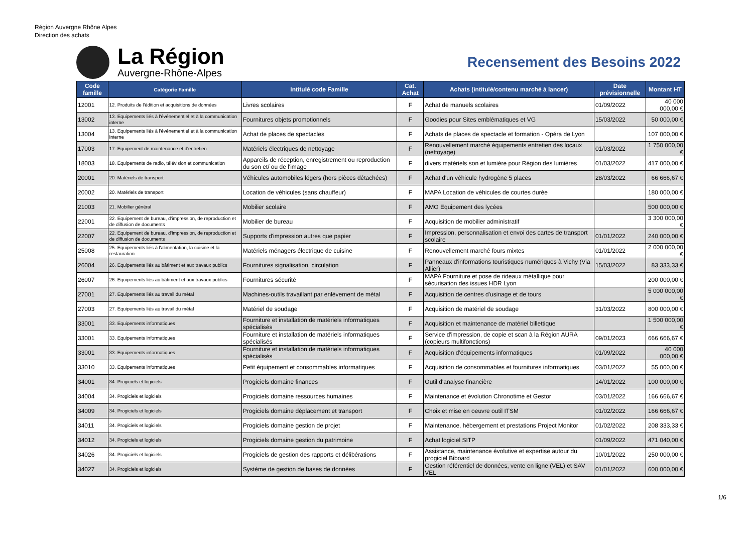Région Auvergne Rhône Alpes
Direction des achats
La Région
Auvergne-Rhône-Alpes
Recensement des Besoins 2022
| Code famille | Catégorie Famille | Intitulé code Famille | Cat. Achat | Achats (intitulé/contenu marché à lancer) | Date prévisionnelle | Montant HT |
| --- | --- | --- | --- | --- | --- | --- |
| 12001 | 12. Produits de l'édition et acquisitions de données | Livres scolaires | F | Achat de manuels scolaires | 01/09/2022 | 40 000 000,00 € |
| 13002 | 13. Equipements liés à l'événementiel et à la communication interne | Fournitures objets promotionnels | F | Goodies pour Sites emblématiques et VG | 15/03/2022 | 50 000,00 € |
| 13004 | 13. Equipements liés à l'événementiel et à la communication interne | Achat de places de spectacles | F | Achats de places de spectacle et formation - Opéra de Lyon | | 107 000,00 € |
| 17003 | 17. Equipement de maintenance et d'entretien | Matériels électriques de nettoyage | F | Renouvellement marché équipements entretien des locaux (nettoyage) | 01/03/2022 | 1 750 000,00 € |
| 18003 | 18. Equipements de radio, télévision et communication | Appareils de réception, enregistrement ou reproduction du son et/ ou de l'image | F | divers matériels son et lumière pour Région des lumières | 01/03/2022 | 417 000,00 € |
| 20001 | 20. Matériels de transport | Véhicules automobiles légers (hors pièces détachées) | F | Achat d'un véhicule hydrogène 5 places | 28/03/2022 | 66 666,67 € |
| 20002 | 20. Matériels de transport | Location de véhicules (sans chauffeur) | F | MAPA Location de véhicules de courtes durée | | 180 000,00 € |
| 21003 | 21. Mobilier général | Mobilier scolaire | F | AMO Equipement des lycées | | 500 000,00 € |
| 22001 | 22. Equipement de bureau, d'impression, de reproduction et de diffusion de documents | Mobilier de bureau | F | Acquisition de mobilier administratif | | 3 300 000,00 € |
| 22007 | 22. Equipement de bureau, d'impression, de reproduction et de diffusion de documents | Supports d'impression autres que papier | F | Impression, personnalisation et envoi des cartes de transport scolaire | 01/01/2022 | 240 000,00 € |
| 25008 | 25. Equipements liés à l'alimentation, la cuisine et la restauration | Matériels ménagers électrique de cuisine | F | Renouvellement marché fours mixtes | 01/01/2022 | 2 000 000,00 € |
| 26004 | 26. Equipements liés au bâtiment et aux travaux publics | Fournitures signalisation, circulation | F | Panneaux d'informations touristiques numériques à Vichy (Via Allier) | 15/03/2022 | 83 333,33 € |
| 26007 | 26. Equipements liés au bâtiment et aux travaux publics | Fournitures sécurité | F | MAPA Fourniture et pose de rideaux métallique pour sécurisation des issues HDR Lyon | | 200 000,00 € |
| 27001 | 27. Equipements liés au travail du métal | Machines-outils travaillant par enlèvement de métal | F | Acquisition de centres d'usinage et de tours | | 5 000 000,00 € |
| 27003 | 27. Equipements liés au travail du métal | Matériel de soudage | F | Acquisition de matériel de soudage | 31/03/2022 | 800 000,00 € |
| 33001 | 33. Equipements informatiques | Fourniture et installation de matériels informatiques spécialisés | F | Acquisition et maintenance de matériel billettique | | 1 500 000,00 € |
| 33001 | 33. Equipements informatiques | Fourniture et installation de matériels informatiques spécialisés | F | Service d'impression, de copie et scan à la Région AURA (copieurs multifonctions) | 09/01/2023 | 666 666,67 € |
| 33001 | 33. Equipements informatiques | Fourniture et installation de matériels informatiques spécialisés | F | Acquisition d'équipements informatiques | 01/09/2022 | 40 000 000,00 € |
| 33010 | 33. Equipements informatiques | Petit équipement et consommables informatiques | F | Acquisition de consommables et fournitures informatiques | 03/01/2022 | 55 000,00 € |
| 34001 | 34. Progiciels et logiciels | Progiciels domaine finances | F | Outil d'analyse financière | 14/01/2022 | 100 000,00 € |
| 34004 | 34. Progiciels et logiciels | Progiciels domaine ressources humaines | F | Maintenance et évolution Chronotime et Gestor | 03/01/2022 | 166 666,67 € |
| 34009 | 34. Progiciels et logiciels | Progiciels domaine déplacement et transport | F | Choix et mise en oeuvre outil ITSM | 01/02/2022 | 166 666,67 € |
| 34011 | 34. Progiciels et logiciels | Progiciels domaine gestion de projet | F | Maintenance, hébergement et prestations Project Monitor | 01/02/2022 | 208 333,33 € |
| 34012 | 34. Progiciels et logiciels | Progiciels domaine gestion du patrimoine | F | Achat logiciel SITP | 01/09/2022 | 471 040,00 € |
| 34026 | 34. Progiciels et logiciels | Progiciels de gestion des rapports et délibérations | F | Assistance, maintenance évolutive et expertise autour du progiciel Biboard | 10/01/2022 | 250 000,00 € |
| 34027 | 34. Progiciels et logiciels | Système de gestion de bases de données | F | Gestion référentiel de données, vente en ligne (VEL) et SAV VEL | 01/01/2022 | 600 000,00 € |
1/6